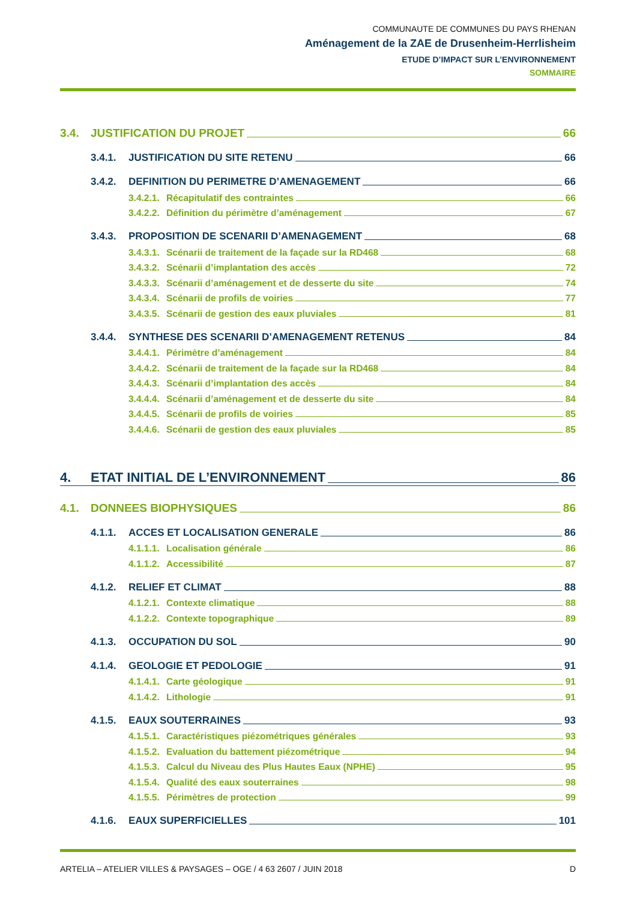COMMUNAUTE DE COMMUNES DU PAYS RHENAN
Aménagement de la ZAE de Drusenheim-Herrlisheim
ETUDE D’IMPACT SUR L’ENVIRONNEMENT
SOMMAIRE
3.4. JUSTIFICATION DU PROJET 66
3.4.1. JUSTIFICATION DU SITE RETENU 66
3.4.2. DEFINITION DU PERIMETRE D’AMENAGEMENT 66
3.4.2.1. Récapitulatif des contraintes 66
3.4.2.2. Définition du périmètre d’aménagement 67
3.4.3. PROPOSITION DE SCENARII D’AMENAGEMENT 68
3.4.3.1. Scénarii de traitement de la façade sur la RD468 68
3.4.3.2. Scénarii d’implantation des accès 72
3.4.3.3. Scénarii d’aménagement et de desserte du site 74
3.4.3.4. Scénarii de profils de voiries 77
3.4.3.5. Scénarii de gestion des eaux pluviales 81
3.4.4. SYNTHESE DES SCENARII D’AMENAGEMENT RETENUS 84
3.4.4.1. Périmètre d’aménagement 84
3.4.4.2. Scénarii de traitement de la façade sur la RD468 84
3.4.4.3. Scénarii d’implantation des accès 84
3.4.4.4. Scénarii d’aménagement et de desserte du site 84
3.4.4.5. Scénarii de profils de voiries 85
3.4.4.6. Scénarii de gestion des eaux pluviales 85
4. ETAT INITIAL DE L’ENVIRONNEMENT 86
4.1. DONNEES BIOPHYSIQUES 86
4.1.1. ACCES ET LOCALISATION GENERALE 86
4.1.1.1. Localisation générale 86
4.1.1.2. Accessibilité 87
4.1.2. RELIEF ET CLIMAT 88
4.1.2.1. Contexte climatique 88
4.1.2.2. Contexte topographique 89
4.1.3. OCCUPATION DU SOL 90
4.1.4. GEOLOGIE ET PEDOLOGIE 91
4.1.4.1. Carte géologique 91
4.1.4.2. Lithologie 91
4.1.5. EAUX SOUTERRAINES 93
4.1.5.1. Caractéristiques piézométriques générales 93
4.1.5.2. Evaluation du battement piézométrique 94
4.1.5.3. Calcul du Niveau des Plus Hautes Eaux (NPHE) 95
4.1.5.4. Qualité des eaux souterraines 98
4.1.5.5. Périmètres de protection 99
4.1.6. EAUX SUPERFICIELLES 101
ARTELIA – ATELIER VILLES & PAYSAGES – OGE / 4 63 2607 / JUIN 2018 D